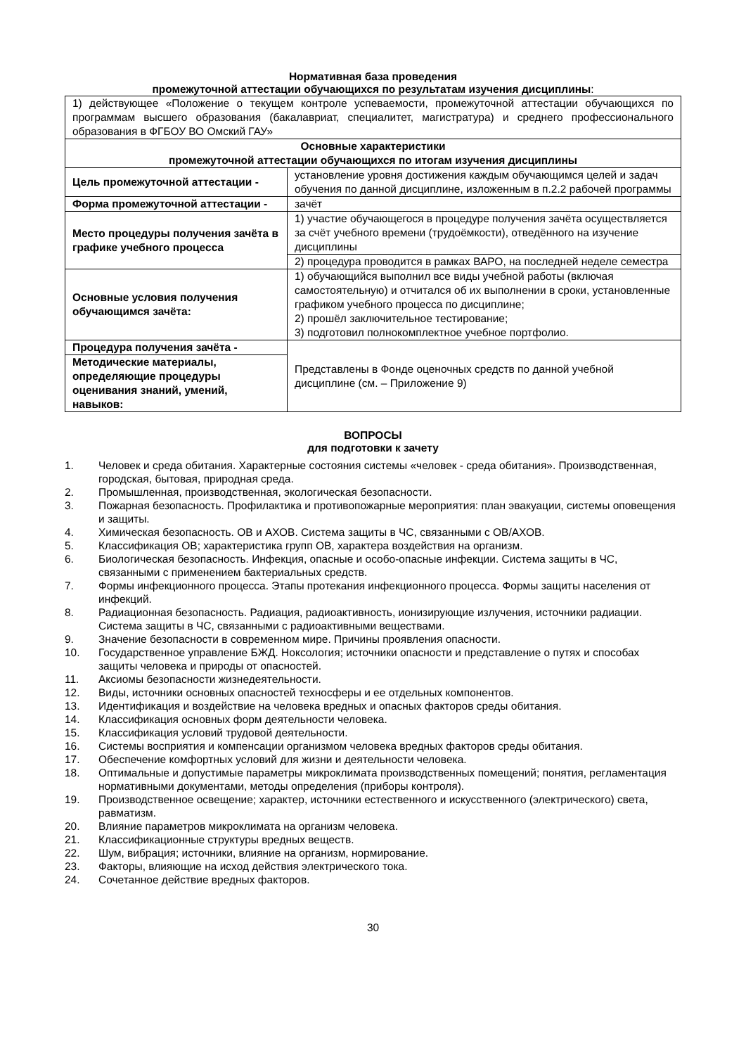Нормативная база проведения
промежуточной аттестации обучающихся по результатам изучения дисциплины:
| 1) действующее «Положение о текущем контроле успеваемости, промежуточной аттестации обучающихся по программам высшего образования (бакалавриат, специалитет, магистратура) и среднего профессионального образования в ФГБОУ ВО Омский ГАУ» | |
| Основные характеристики промежуточной аттестации обучающихся по итогам изучения дисциплины | |
| Цель промежуточной аттестации - | установление уровня достижения каждым обучающимся целей и задач обучения по данной дисциплине, изложенным в п.2.2 рабочей программы |
| Форма промежуточной аттестации - | зачёт |
| Место процедуры получения зачёта в графике учебного процесса | 1) участие обучающегося в процедуре получения зачёта осуществляется за счёт учебного времени (трудоёмкости), отведённого на изучение дисциплины |
| | 2) процедура проводится в рамках ВАРО, на последней неделе семестра |
| Основные условия получения обучающимся зачёта: | 1) обучающийся выполнил все виды учебной работы (включая самостоятельную) и отчитался об их выполнении в сроки, установленные графиком учебного процесса по дисциплине; 2) прошёл заключительное тестирование; 3) подготовил полнокомплектное учебное портфолио. |
| Процедура получения зачёта - | Представлены в Фонде оценочных средств по данной учебной дисциплине (см. – Приложение 9) |
| Методические материалы, определяющие процедуры оценивания знаний, умений, навыков: | |
ВОПРОСЫ
для подготовки к зачету
1. Человек и среда обитания. Характерные состояния системы «человек - среда обитания». Производственная, городская, бытовая, природная среда.
2. Промышленная, производственная, экологическая безопасности.
3. Пожарная безопасность. Профилактика и противопожарные мероприятия: план эвакуации, системы оповещения и защиты.
4. Химическая безопасность. ОВ и АХОВ. Система защиты в ЧС, связанными с ОВ/АХОВ.
5. Классификация ОВ; характеристика групп ОВ, характера воздействия на организм.
6. Биологическая безопасность. Инфекция, опасные и особо-опасные инфекции. Система защиты в ЧС, связанными с применением бактериальных средств.
7. Формы инфекционного процесса. Этапы протекания инфекционного процесса. Формы защиты населения от инфекций.
8. Радиационная безопасность. Радиация, радиоактивность, ионизирующие излучения, источники радиации. Система защиты в ЧС, связанными с радиоактивными веществами.
9. Значение безопасности в современном мире. Причины проявления опасности.
10. Государственное управление БЖД. Ноксология; источники опасности и представление о путях и способах защиты человека и природы от опасностей.
11. Аксиомы безопасности жизнедеятельности.
12. Виды, источники основных опасностей техносферы и ее отдельных компонентов.
13. Идентификация и воздействие на человека вредных и опасных факторов среды обитания.
14. Классификация основных форм деятельности человека.
15. Классификация условий трудовой деятельности.
16. Системы восприятия и компенсации организмом человека вредных факторов среды обитания.
17. Обеспечение комфортных условий для жизни и деятельности человека.
18. Оптимальные и допустимые параметры микроклимата производственных помещений; понятия, регламентация нормативными документами, методы определения (приборы контроля).
19. Производственное освещение; характер, источники естественного и искусственного (электрического) света, равматизм.
20. Влияние параметров микроклимата на организм человека.
21. Классификационные структуры вредных веществ.
22. Шум, вибрация; источники, влияние на организм, нормирование.
23. Факторы, влияющие на исход действия электрического тока.
24. Сочетанное действие вредных факторов.
30